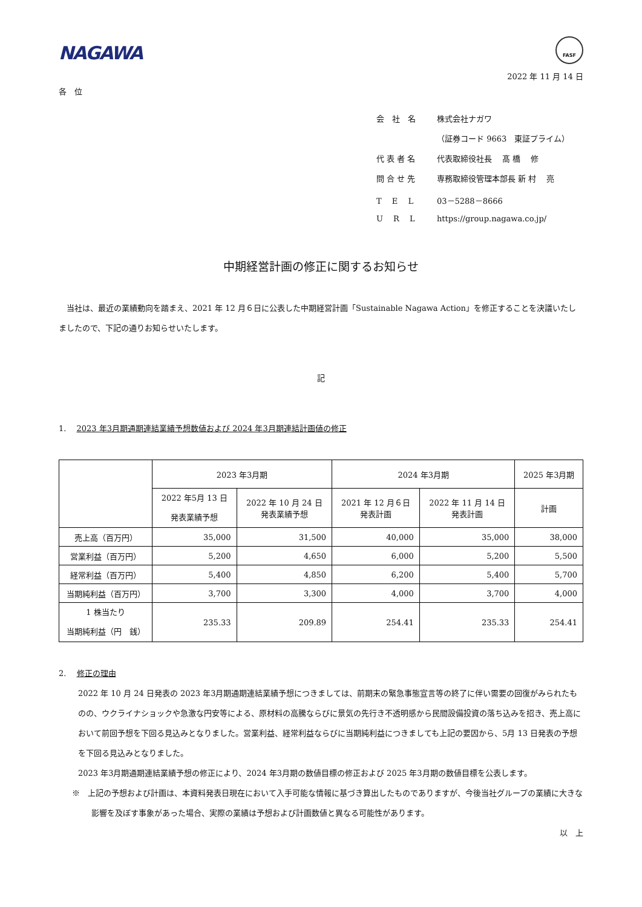FASF
NAGAWA
2022 年 11 月 14 日
各　位
会　社　名 株式会社ナガワ
（証券コード 9663　東証プライム）
代 表 者 名 代表取締役社長　 髙 橋　 修
問 合 せ 先 専務取締役管理本部長 新 村　 亮
T　 E　 L 03－5288－8666
U　 R　 L https://group.nagawa.co.jp/
中期経営計画の修正に関するお知らせ
　当社は、最近の業績動向を踏まえ、2021 年 12 月６日に公表した中期経営計画「Sustainable Nagawa Action」を修正することを決議いたしましたので、下記の通りお知らせいたします。
記
1.　 2023 年3月期通期連結業績予想数値および 2024 年3月期連結計画値の修正
| | 2023 年3月期 | | 2024 年3月期 | | 2025 年3月期 |
| --- | --- | --- | --- | --- | --- |
| | 2022 年5月 13 日 発表業績予想 | 2022 年 10 月 24 日 発表業績予想 | 2021 年 12 月６日 発表計画 | 2022 年 11 月 14 日 発表計画 | 計画 |
| 売上高（百万円） | 35,000 | 31,500 | 40,000 | 35,000 | 38,000 |
| 営業利益（百万円） | 5,200 | 4,650 | 6,000 | 5,200 | 5,500 |
| 経常利益（百万円） | 5,400 | 4,850 | 6,200 | 5,400 | 5,700 |
| 当期純利益（百万円） | 3,700 | 3,300 | 4,000 | 3,700 | 4,000 |
| 1 株当たり 当期純利益（円 銭） | 235.33 | 209.89 | 254.41 | 235.33 | 254.41 |
2.　 修正の理由
2022 年 10 月 24 日発表の 2023 年3月期通期連結業績予想につきましては、前期末の緊急事態宣言等の終了に伴い需要の回復がみられたものの、ウクライナショックや急激な円安等による、原材料の高騰ならびに景気の先行き不透明感から民間設備投資の落ち込みを招き、売上高において前回予想を下回る見込みとなりました。営業利益、経常利益ならびに当期純利益につきましても上記の要因から、5月 13 日発表の予想を下回る見込みとなりました。
2023 年3月期通期連結業績予想の修正により、2024 年3月期の数値目標の修正および 2025 年3月期の数値目標を公表します。
※　上記の予想および計画は、本資料発表日現在において入手可能な情報に基づき算出したものでありますが、今後当社グループの業績に大きな影響を及ぼす事象があった場合、実際の業績は予想および計画数値と異なる可能性があります。
以　上